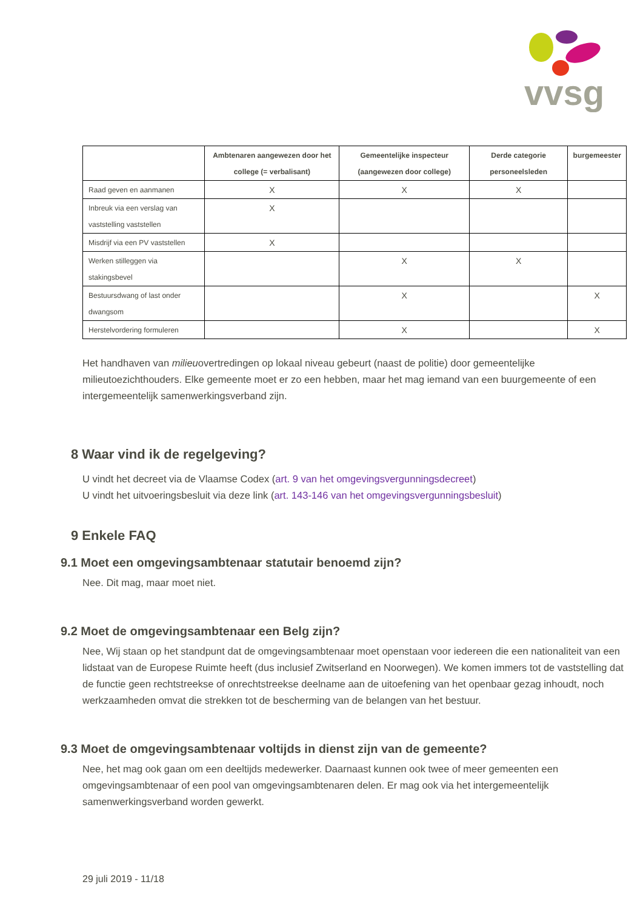vvsg
| | Ambtenaren aangewezen door het college (= verbalisant) | Gemeentelijke inspecteur (aangewezen door college) | Derde categorie personeelsleden | burgemeester |
| --- | --- | --- | --- | --- |
| Raad geven en aanmanen | X | X | X | |
| Inbreuk via een verslag van vaststelling vaststellen | X | | | |
| Misdrijf via een PV vaststellen | X | | | |
| Werken stilleggen via stakingsbevel | | X | X | |
| Bestuursdwang of last onder dwangsom | | X | | X |
| Herstelvordering formuleren | | X | | X |
Het handhaven van milieuovertredingen op lokaal niveau gebeurt (naast de politie) door gemeentelijke milieutoezichthouders. Elke gemeente moet er zo een hebben, maar het mag iemand van een buurgemeente of een intergemeentelijk samenwerkingsverband zijn.
8 Waar vind ik de regelgeving?
U vindt het decreet via de Vlaamse Codex (art. 9 van het omgevingsvergunningsdecreet)
U vindt het uitvoeringsbesluit via deze link (art. 143-146 van het omgevingsvergunningsbesluit)
9 Enkele FAQ
9.1 Moet een omgevingsambtenaar statutair benoemd zijn?
Nee. Dit mag, maar moet niet.
9.2 Moet de omgevingsambtenaar een Belg zijn?
Nee, Wij staan op het standpunt dat de omgevingsambtenaar moet openstaan voor iedereen die een nationaliteit van een lidstaat van de Europese Ruimte heeft (dus inclusief Zwitserland en Noorwegen). We komen immers tot de vaststelling dat de functie geen rechtstreekse of onrechtstreekse deelname aan de uitoefening van het openbaar gezag inhoudt, noch werkzaamheden omvat die strekken tot de bescherming van de belangen van het bestuur.
9.3 Moet de omgevingsambtenaar voltijds in dienst zijn van de gemeente?
Nee, het mag ook gaan om een deeltijds medewerker. Daarnaast kunnen ook twee of meer gemeenten een omgevingsambtenaar of een pool van omgevingsambtenaren delen. Er mag ook via het intergemeentelijk samenwerkingsverband worden gewerkt.
29 juli 2019 - 11/18